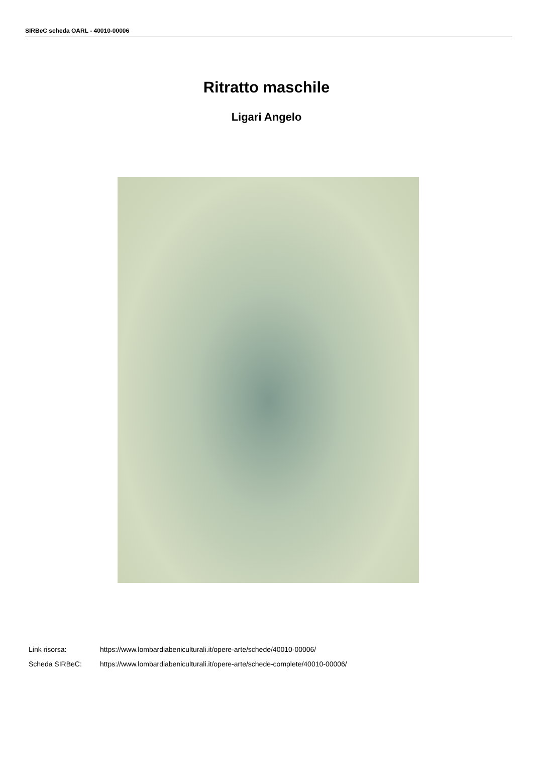SIRBeC scheda OARL - 40010-00006
Ritratto maschile
Ligari Angelo
Link risorsa: https://www.lombardiabeniculturali.it/opere-arte/schede/40010-00006/
Scheda SIRBeC: https://www.lombardiabeniculturali.it/opere-arte/schede-complete/40010-00006/